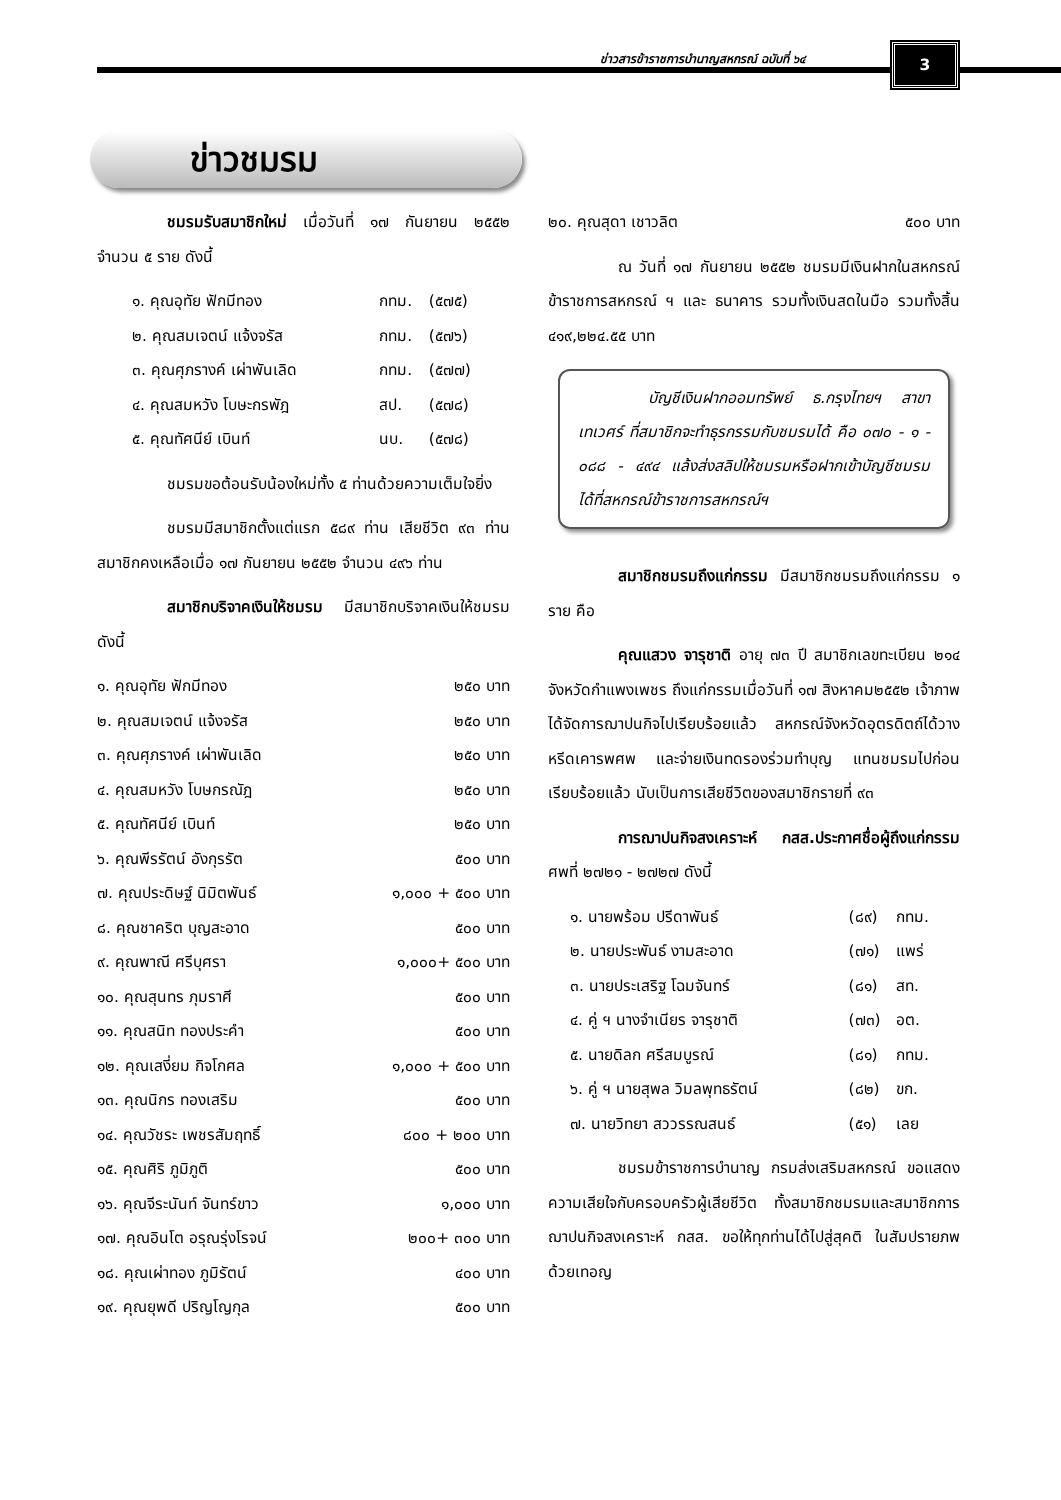ข่าวสารข้าราชการบำนาญสหกรณ์ ฉบับที่ ๖๔
3
ข่าวชมรม
ชมรมรับสมาชิกใหม่ เมื่อวันที่ ๑๗ กันยายน ๒๕๕๒ จำนวน ๕ ราย ดังนี้
| ๑. คุณอุทัย ฟักมีทอง | กทม. | (๕๗๕) |
| ๒. คุณสมเจตน์ แจ้งจรัส | กทม. | (๕๗๖) |
| ๓. คุณศุภรางค์ เผ่าพันเลิด | กทม. | (๕๗๗) |
| ๔. คุณสมหวัง โบษะกรพัฎ | สป. | (๕๗๘) |
| ๕. คุณทัศนีย์ เบินท์ | นบ. | (๕๗๘) |
ชมรมขอต้อนรับน้องใหม่ทั้ง ๕ ท่านด้วยความเต็มใจยิ่ง
ชมรมมีสมาชิกตั้งแต่แรก ๕๘๙ ท่าน เสียชีวิต ๙๓ ท่าน สมาชิกคงเหลือเมื่อ ๑๗ กันยายน ๒๕๕๒ จำนวน ๔๙๖ ท่าน
สมาชิกบริจาคเงินให้ชมรม มีสมาชิกบริจาคเงินให้ชมรม ดังนี้
| ๑. คุณอุทัย ฟักมีทอง | ๒๕๐ บาท |
| ๒. คุณสมเจตน์ แจ้งจรัส | ๒๕๐ บาท |
| ๓. คุณศุภรางค์ เผ่าพันเลิด | ๒๕๐ บาท |
| ๔. คุณสมหวัง โบษกรณัฎ | ๒๕๐ บาท |
| ๕. คุณทัศนีย์ เบินท์ | ๒๕๐ บาท |
| ๖. คุณพีรรัตน์ อังกุรรัต | ๕๐๐ บาท |
| ๗. คุณประดิษฐ์ นิมิตพันธ์ | ๑,๐๐๐ + ๕๐๐ บาท |
| ๘. คุณชาคริต บุญสะอาด | ๕๐๐ บาท |
| ๙. คุณพาณี ศรีบุศรา | ๑,๐๐๐+ ๕๐๐ บาท |
| ๑๐. คุณสุนทร ภุมราศี | ๕๐๐ บาท |
| ๑๑. คุณสนิท ทองประคำ | ๕๐๐ บาท |
| ๑๒. คุณเสงี่ยม กิจโกศล | ๑,๐๐๐ + ๕๐๐ บาท |
| ๑๓. คุณนิกร ทองเสริม | ๕๐๐ บาท |
| ๑๔. คุณวัชระ เพชรสัมฤทธิ์ | ๘๐๐ + ๒๐๐ บาท |
| ๑๕. คุณศิริ ภูมิภูติ | ๕๐๐ บาท |
| ๑๖. คุณจีระนันท์ จันทร์ขาว | ๑,๐๐๐ บาท |
| ๑๗. คุณอินโต อรุณรุ่งโรจน์ | ๒๐๐+ ๓๐๐ บาท |
| ๑๘. คุณเผ่าทอง ภูมิรัตน์ | ๔๐๐ บาท |
| ๑๙. คุณยุพดี ปริญโญกุล | ๕๐๐ บาท |
| ๒๐. คุณสุดา เชาวลิต | ๕๐๐ บาท |
ณ วันที่ ๑๗ กันยายน ๒๕๕๒ ชมรมมีเงินฝากในสหกรณ์ข้าราชการสหกรณ์ ฯ และ ธนาคาร รวมทั้งเงินสดในมือ รวมทั้งสิ้น ๔๑๙,๒๒๔.๕๕ บาท
บัญชีเงินฝากออมทรัพย์ ธ.กรุงไทยฯ สาขาเทเวศร์ ที่สมาชิกจะทำธุรกรรมกับชมรมได้ คือ ๐๗๐ - ๑ - ๐๘๘ - ๔๙๔ แล้งส่งสลิปให้ชมรมหรือฝากเข้าบัญชีชมรมได้ที่สหกรณ์ข้าราชการสหกรณ์ฯ
สมาชิกชมรมถึงแก่กรรม มีสมาชิกชมรมถึงแก่กรรม ๑ ราย คือ
คุณแสวง จารุชาติ อายุ ๗๓ ปี สมาชิกเลขทะเบียน ๒๑๔ จังหวัดกำแพงเพชร ถึงแก่กรรมเมื่อวันที่ ๑๗ สิงหาคม๒๕๕๒ เจ้าภาพได้จัดการฌาปนกิจไปเรียบร้อยแล้ว สหกรณ์จังหวัดอุตรดิตถ์ได้วางหรีดเคารพศพ และจ่ายเงินทดรองร่วมทำบุญ แทนชมรมไปก่อนเรียบร้อยแล้ว นับเป็นการเสียชีวิตของสมาชิกรายที่ ๙๓
การฌาปนกิจสงเคราะห์ กสส.ประกาศชื่อผู้ถึงแก่กรรม ศพที่ ๒๗๒๑ - ๒๗๒๗ ดังนี้
| ๑. นายพร้อม ปรีดาพันธ์ | (๘๙) | กทม. |
| ๒. นายประพันธ์ งามสะอาด | (๗๑) | แพร่ |
| ๓. นายประเสริฐ โฉมจันทร์ | (๘๑) | สท. |
| ๔. คู่ ฯ นางจำเนียร จารุชาติ | (๗๓) | อต. |
| ๕. นายดิลก ศรีสมบูรณ์ | (๘๑) | กทม. |
| ๖. คู่ ฯ นายสุพล วิมลพุทธรัตน์ | (๘๒) | ขก. |
| ๗. นายวิทยา สววรรณสนธ์ | (๕๑) | เลย |
ชมรมข้าราชการบำนาญ กรมส่งเสริมสหกรณ์ ขอแสดงความเสียใจกับครอบครัวผู้เสียชีวิต ทั้งสมาชิกชมรมและสมาชิกการฌาปนกิจสงเคราะห์ กสส. ขอให้ทุกท่านได้ไปสู่สุคติ ในสัมปรายภพด้วยเทอญ